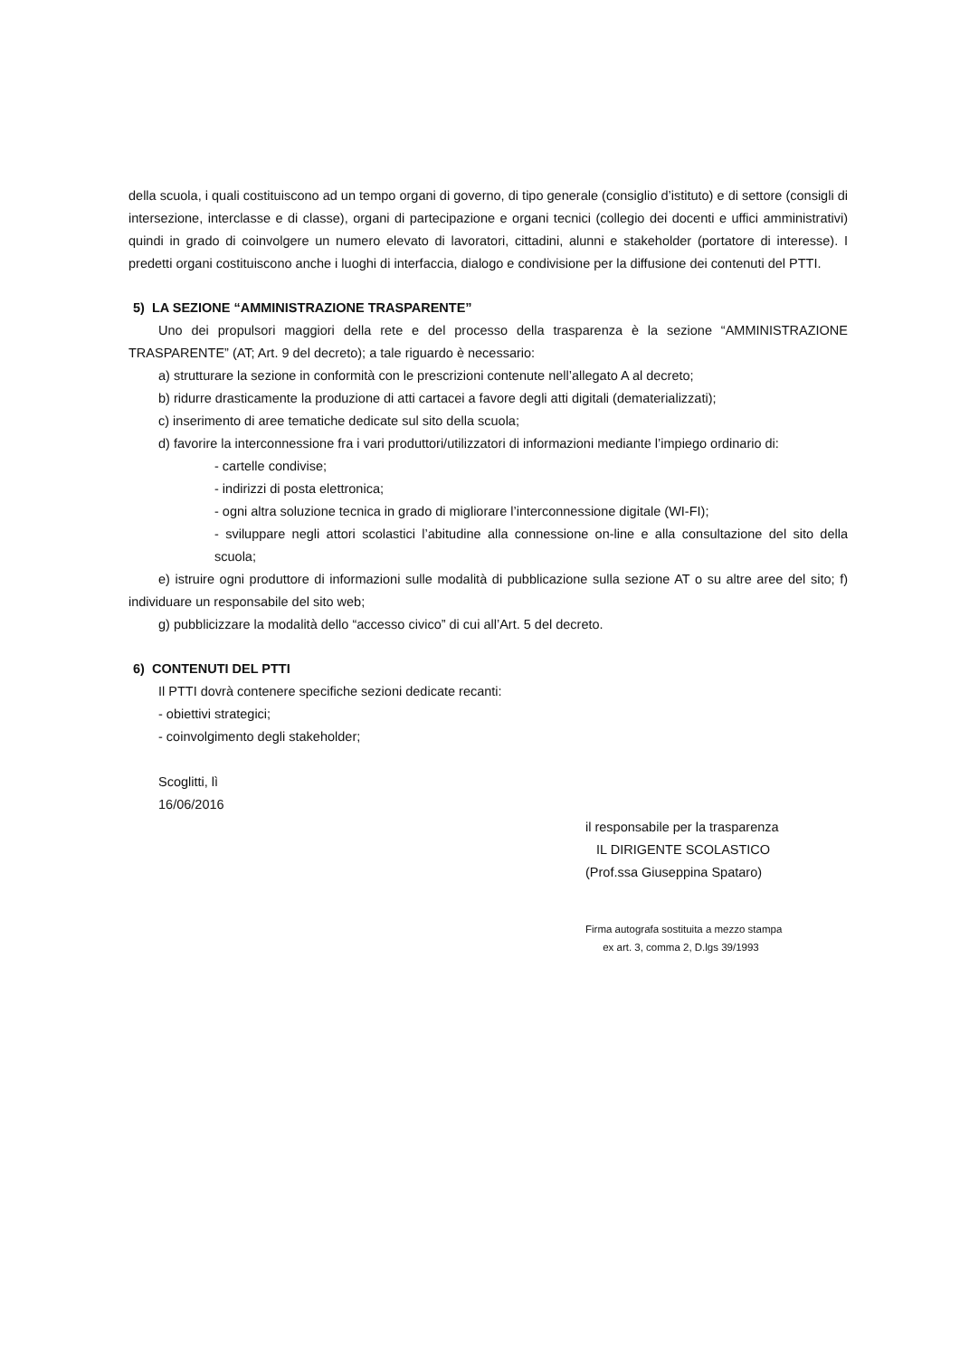della scuola, i quali costituiscono ad un tempo organi di governo, di tipo generale (consiglio d’istituto) e di settore (consigli di intersezione, interclasse e di classe), organi di partecipazione e organi tecnici (collegio dei docenti e uffici amministrativi) quindi in grado di coinvolgere un numero elevato di lavoratori, cittadini, alunni e stakeholder (portatore di interesse). I predetti organi costituiscono anche i luoghi di interfaccia, dialogo e condivisione per la diffusione dei contenuti del PTTI.
5) LA SEZIONE “AMMINISTRAZIONE TRASPARENTE”
Uno dei propulsori maggiori della rete e del processo della trasparenza è la sezione “AMMINISTRAZIONE TRASPARENTE” (AT; Art. 9 del decreto); a tale riguardo è necessario:
a) strutturare la sezione in conformità con le prescrizioni contenute nell’allegato A al decreto;
b) ridurre drasticamente la produzione di atti cartacei a favore degli atti digitali (dematerializzati);
c) inserimento di aree tematiche dedicate sul sito della scuola;
d) favorire la interconnessione fra i vari produttori/utilizzatori di informazioni mediante l’impiego ordinario di:
- cartelle condivise;
- indirizzi di posta elettronica;
- ogni altra soluzione tecnica in grado di migliorare l’interconnessione digitale (WI-FI);
- sviluppare negli attori scolastici l’abitudine alla connessione on-line e alla consultazione del sito della scuola;
e) istruire ogni produttore di informazioni sulle modalità di pubblicazione sulla sezione AT o su altre aree del sito; f) individuare un responsabile del sito web;
g) pubblicizzare la modalità dello “accesso civico” di cui all’Art. 5 del decreto.
6) CONTENUTI DEL PTTI
Il PTTI dovrà contenere specifiche sezioni dedicate recanti:
- obiettivi strategici;
- coinvolgimento degli stakeholder;
Scoglitti, lì
16/06/2016
il responsabile per la trasparenza
IL DIRIGENTE SCOLASTICO
(Prof.ssa Giuseppina Spataro)
Firma autografa sostituita a mezzo stampa
ex art. 3, comma 2, D.lgs 39/1993